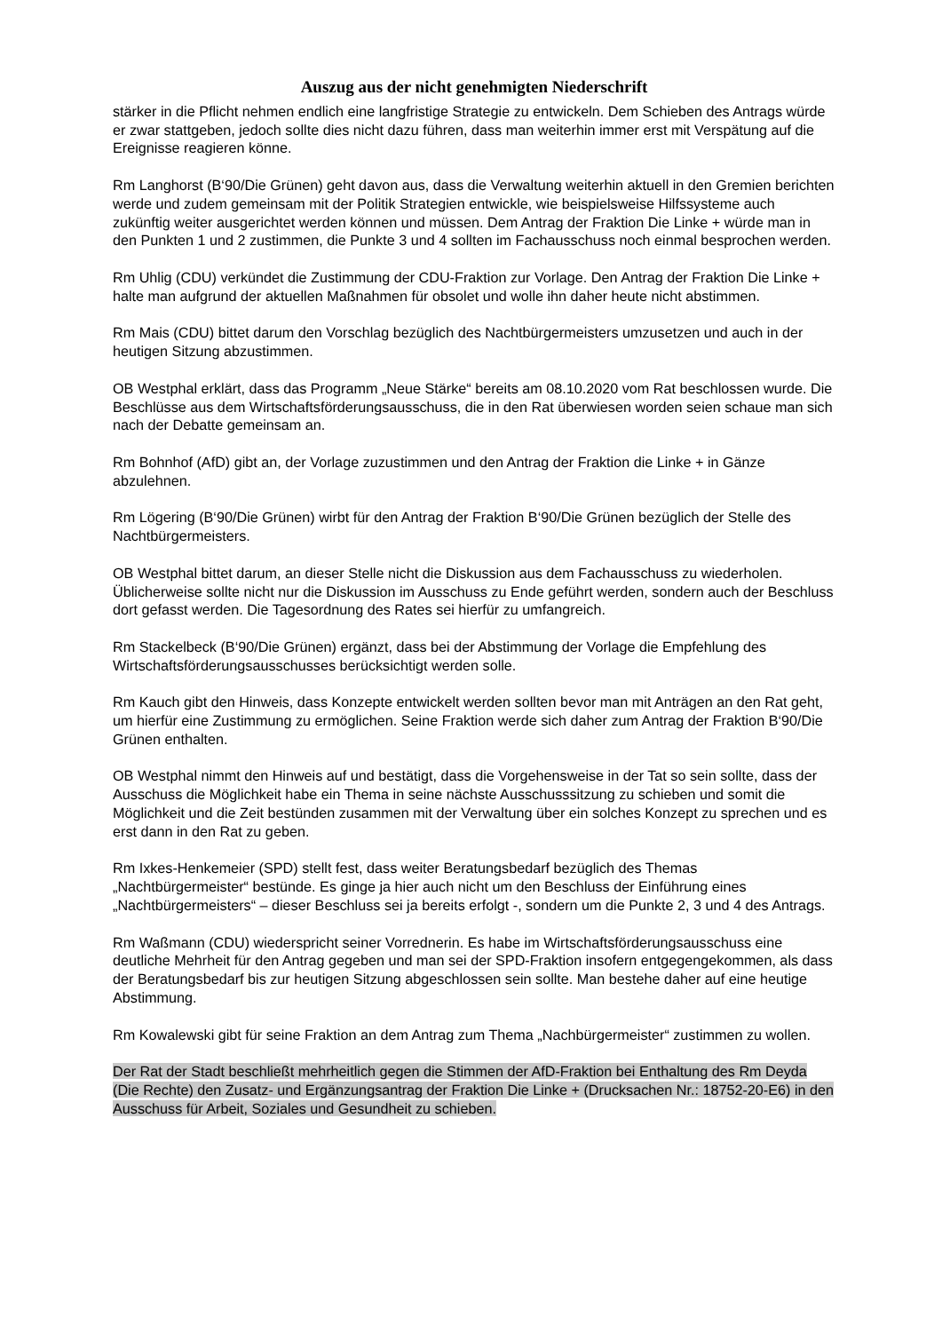Auszug aus der nicht genehmigten Niederschrift
stärker in die Pflicht nehmen endlich eine langfristige Strategie zu entwickeln. Dem Schieben des Antrags würde er zwar stattgeben, jedoch sollte dies nicht dazu führen, dass man weiterhin immer erst mit Verspätung auf die Ereignisse reagieren könne.
Rm Langhorst (B‘90/Die Grünen) geht davon aus, dass die Verwaltung weiterhin aktuell in den Gremien berichten werde und zudem gemeinsam mit der Politik Strategien entwickle, wie beispielsweise Hilfssysteme auch zukünftig weiter ausgerichtet werden können und müssen. Dem Antrag der Fraktion Die Linke + würde man in den Punkten 1 und 2 zustimmen, die Punkte 3 und 4 sollten im Fachausschuss noch einmal besprochen werden.
Rm Uhlig (CDU) verkündet die Zustimmung der CDU-Fraktion zur Vorlage. Den Antrag der Fraktion Die Linke + halte man aufgrund der aktuellen Maßnahmen für obsolet und wolle ihn daher heute nicht abstimmen.
Rm Mais (CDU) bittet darum den Vorschlag bezüglich des Nachtbürgermeisters umzusetzen und auch in der heutigen Sitzung abzustimmen.
OB Westphal erklärt, dass das Programm „Neue Stärke“ bereits am 08.10.2020 vom Rat beschlossen wurde. Die Beschlüsse aus dem Wirtschaftsförderungsausschuss, die in den Rat überwiesen worden seien schaue man sich nach der Debatte gemeinsam an.
Rm Bohnhof (AfD) gibt an, der Vorlage zuzustimmen und den Antrag der Fraktion die Linke + in Gänze abzulehnen.
Rm Lögering (B‘90/Die Grünen) wirbt für den Antrag der Fraktion B‘90/Die Grünen bezüglich der Stelle des Nachtbürgermeisters.
OB Westphal bittet darum, an dieser Stelle nicht die Diskussion aus dem Fachausschuss zu wiederholen. Üblicherweise sollte nicht nur die Diskussion im Ausschuss zu Ende geführt werden, sondern auch der Beschluss dort gefasst werden. Die Tagesordnung des Rates sei hierfür zu umfangreich.
Rm Stackelbeck (B‘90/Die Grünen) ergänzt, dass bei der Abstimmung der Vorlage die Empfehlung des Wirtschaftsförderungsausschusses berücksichtigt werden solle.
Rm Kauch gibt den Hinweis, dass Konzepte entwickelt werden sollten bevor man mit Anträgen an den Rat geht, um hierfür eine Zustimmung zu ermöglichen. Seine Fraktion werde sich daher zum Antrag der Fraktion B‘90/Die Grünen enthalten.
OB Westphal nimmt den Hinweis auf und bestätigt, dass die Vorgehensweise in der Tat so sein sollte, dass der Ausschuss die Möglichkeit habe ein Thema in seine nächste Ausschusssitzung zu schieben und somit die Möglichkeit und die Zeit bestünden zusammen mit der Verwaltung über ein solches Konzept zu sprechen und es erst dann in den Rat zu geben.
Rm Ixkes-Henkemeier (SPD) stellt fest, dass weiter Beratungsbedarf bezüglich des Themas „Nachtbürgermeister“ bestünde. Es ginge ja hier auch nicht um den Beschluss der Einführung eines „Nachtbürgermeisters“ – dieser Beschluss sei ja bereits erfolgt -, sondern um die Punkte 2, 3 und 4 des Antrags.
Rm Waßmann (CDU) wiederspricht seiner Vorrednerin. Es habe im Wirtschaftsförderungsausschuss eine deutliche Mehrheit für den Antrag gegeben und man sei der SPD-Fraktion insofern entgegengekommen, als dass der Beratungsbedarf bis zur heutigen Sitzung abgeschlossen sein sollte. Man bestehe daher auf eine heutige Abstimmung.
Rm Kowalewski gibt für seine Fraktion an dem Antrag zum Thema „Nachbürgermeister“ zustimmen zu wollen.
Der Rat der Stadt beschließt mehrheitlich gegen die Stimmen der AfD-Fraktion bei Enthaltung des Rm Deyda (Die Rechte) den Zusatz- und Ergänzungsantrag der Fraktion Die Linke + (Drucksachen Nr.: 18752-20-E6) in den Ausschuss für Arbeit, Soziales und Gesundheit zu schieben.